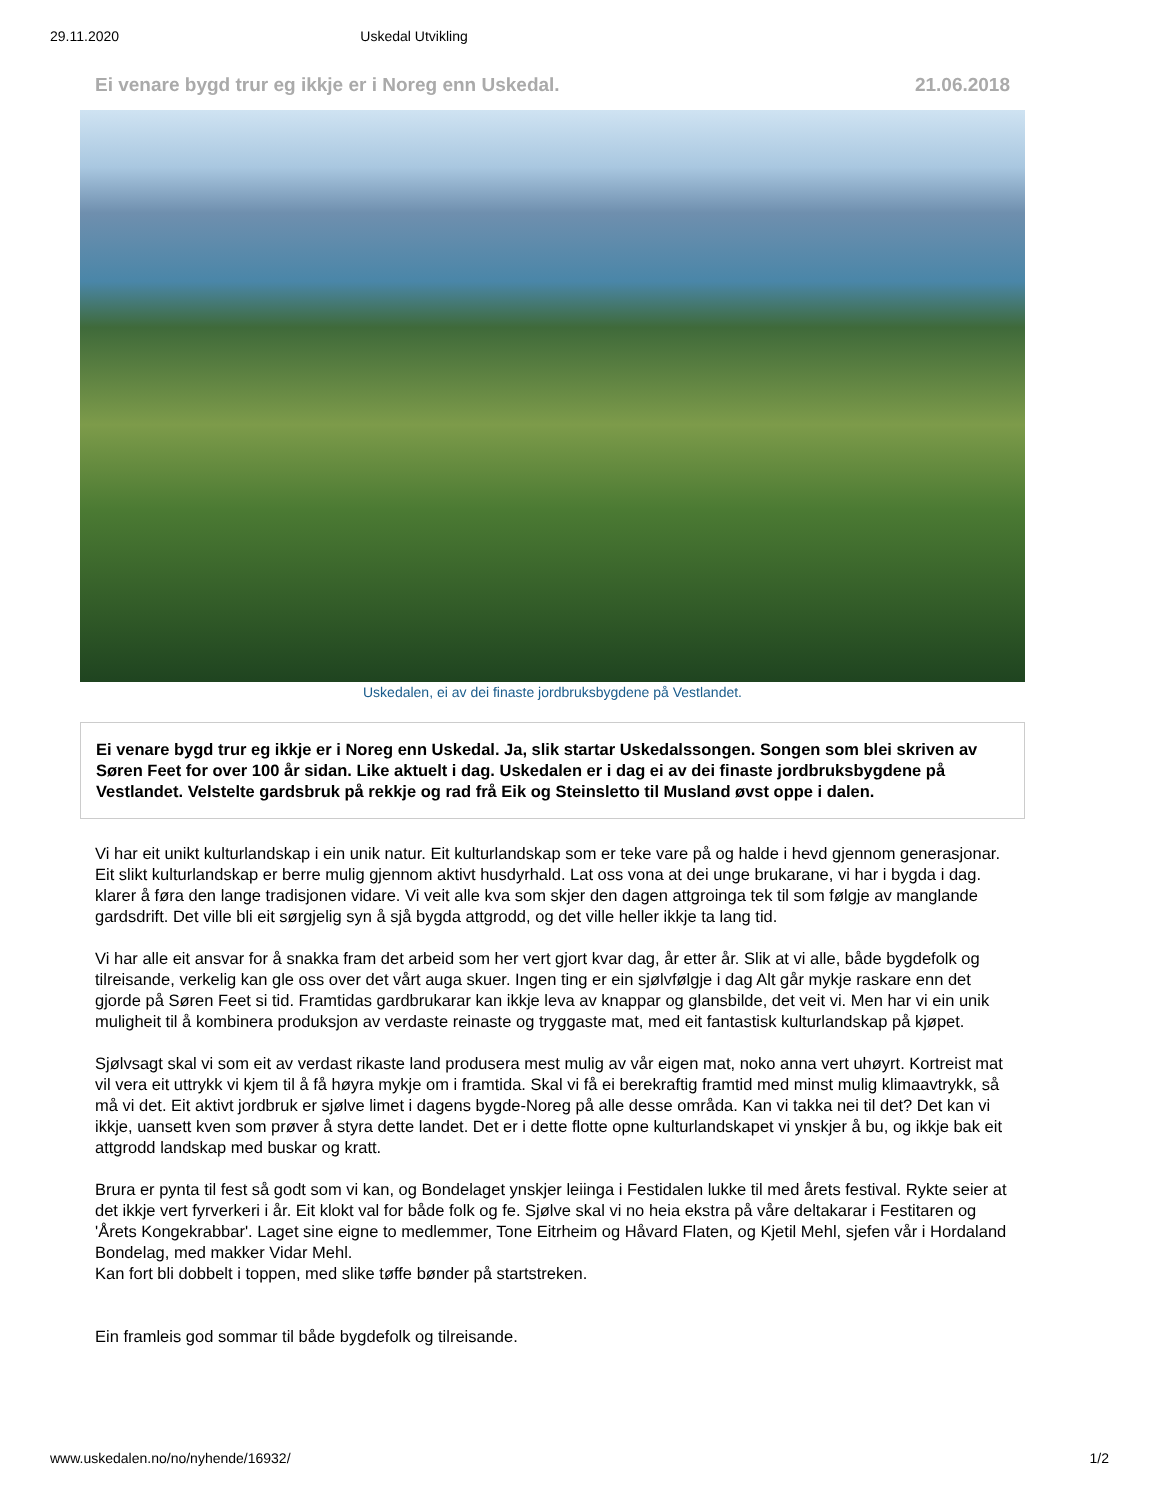29.11.2020 Uskedal Utvikling
Ei venare bygd trur eg ikkje er i Noreg enn Uskedal. 21.06.2018
Uskedalen, ei av dei finaste jordbruksbygdene på Vestlandet.
Ei venare bygd trur eg ikkje er i Noreg enn Uskedal. Ja, slik startar Uskedalssongen. Songen som blei skriven av Søren Feet for over 100 år sidan. Like aktuelt i dag. Uskedalen er i dag ei av dei finaste jordbruksbygdene på Vestlandet. Velstelte gardsbruk på rekkje og rad frå Eik og Steinsletto til Musland øvst oppe i dalen.
Vi har eit unikt kulturlandskap i ein unik natur. Eit kulturlandskap som er teke vare på og halde i hevd gjennom generasjonar. Eit slikt kulturlandskap er berre mulig gjennom aktivt husdyrhald. Lat oss vona at dei unge brukarane, vi har i bygda i dag. klarer å føra den lange tradisjonen vidare. Vi veit alle kva som skjer den dagen attgroinga tek til som følgje av manglande gardsdrift. Det ville bli eit sørgjelig syn å sjå bygda attgrodd, og det ville heller ikkje ta lang tid.
Vi har alle eit ansvar for å snakka fram det arbeid som her vert gjort kvar dag, år etter år. Slik at vi alle, både bygdefolk og tilreisande, verkelig kan gle oss over det vårt auga skuer. Ingen ting er ein sjølvfølgje i dag Alt går mykje raskare enn det gjorde på Søren Feet si tid. Framtidas gardbrukarar kan ikkje leva av knappar og glansbilde, det veit vi. Men har vi ein unik muligheit til å kombinera produksjon av verdaste reinaste og tryggaste mat, med eit fantastisk kulturlandskap på kjøpet.
Sjølvsagt skal vi som eit av verdast rikaste land produsera mest mulig av vår eigen mat, noko anna vert uhøyrt. Kortreist mat vil vera eit uttrykk vi kjem til å få høyra mykje om i framtida. Skal vi få ei berekraftig framtid med minst mulig klimaavtrykk, så må vi det. Eit aktivt jordbruk er sjølve limet i dagens bygde-Noreg på alle desse områda. Kan vi takka nei til det? Det kan vi ikkje, uansett kven som prøver å styra dette landet. Det er i dette flotte opne kulturlandskapet vi ynskjer å bu, og ikkje bak eit attgrodd landskap med buskar og kratt.
Brura er pynta til fest så godt som vi kan, og Bondelaget ynskjer leiinga i Festidalen lukke til med årets festival. Rykte seier at det ikkje vert fyrverkeri i år. Eit klokt val for både folk og fe. Sjølve skal vi no heia ekstra på våre deltakarar i Festitaren og 'Årets Kongekrabbar'. Laget sine eigne to medlemmer, Tone Eitrheim og Håvard Flaten, og Kjetil Mehl, sjefen vår i Hordaland Bondelag, med makker Vidar Mehl.
Kan fort bli dobbelt i toppen, med slike tøffe bønder på startstreken.
Ein framleis god sommar til både bygdefolk og tilreisande.
www.uskedalen.no/no/nyhende/16932/ 1/2